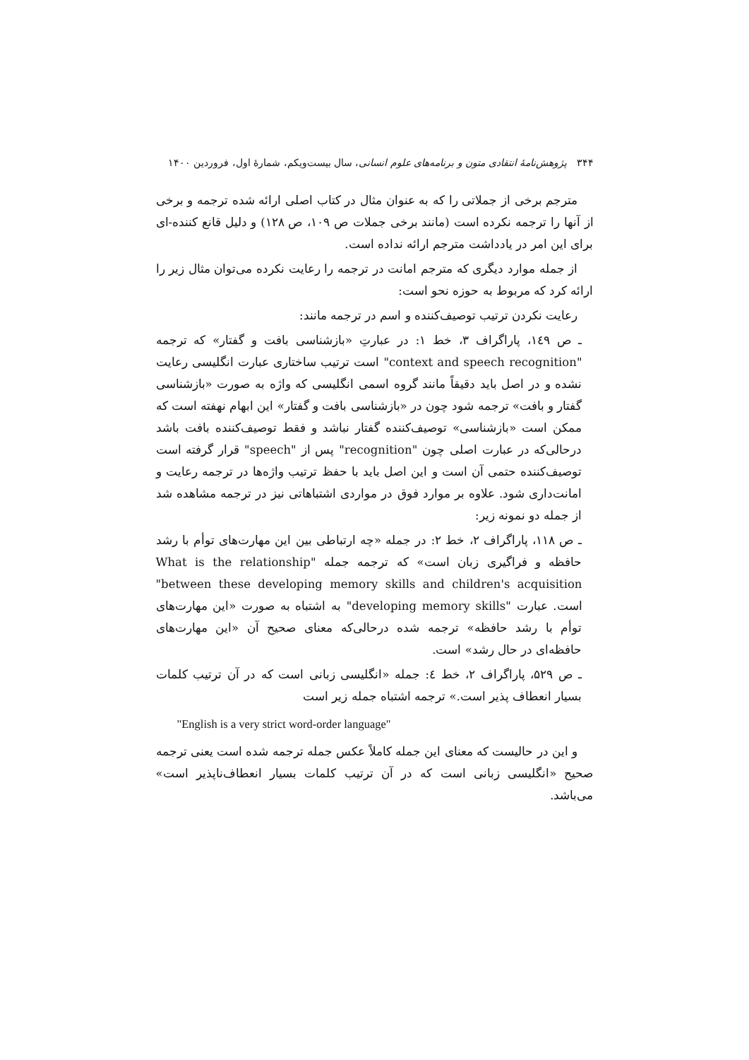۳۴۴ پژوهش‌نامهٔ انتقادی متون و برنامه‌های علوم انسانی، سال بیست‌ویکم، شمارهٔ اول، فروردین ۱۴۰۰
مترجم برخی از جملاتی را که به عنوان مثال در کتاب اصلی ارائه شده ترجمه و برخی از آنها را ترجمه نکرده است (مانند برخی جملات ص ۱۰۹، ص ۱۲۸) و دلیل قانع کننده-ای برای این امر در یادداشت مترجم ارائه نداده است.
از جمله موارد دیگری که مترجم امانت در ترجمه را رعایت نکرده می‌توان مثال زیر را ارائه کرد که مربوط به حوزه نحو است:
رعایت نکردن ترتیب توصیف‌کننده و اسم در ترجمه مانند:
ـ ص ۱٤۹، پاراگراف ۳، خط ۱: در عبارتِ «بازشناسی بافت و گفتار» که ترجمه "context and speech recognition" است ترتیب ساختاری عبارت انگلیسی رعایت نشده و در اصل باید دقیقاً مانند گروه اسمی انگلیسی که واژه به صورت «بازشناسی گفتار و بافت» ترجمه شود چون در «بازشناسی بافت و گفتار» این ابهام نهفته است که ممکن است «بازشناسی» توصیف‌کننده گفتار نباشد و فقط توصیف‌کننده بافت باشد درحالی‌که در عبارت اصلی چون "recognition" پس از "speech" قرار گرفته است توصیف‌کننده حتمی آن است و این اصل باید با حفظ ترتیب واژه‌ها در ترجمه رعایت و امانت‌داری شود. علاوه بر موارد فوق در مواردی اشتباهاتی نیز در ترجمه مشاهده شد از جمله دو نمونه زیر:
ـ ص ۱۱۸، پاراگراف ۲، خط ۲: در جمله «چه ارتباطی بین این مهارت‌های توأم با رشد حافظه و فراگیری زبان است» که ترجمه جمله "What is the relationship between these developing memory skills and children's acquisition" است. عبارت "developing memory skills" به اشتباه به صورت «این مهارت‌های توأم با رشد حافظه» ترجمه شده درحالی‌که معنای صحیح آن «این مهارت‌های حافظه‌ای در حال رشد» است.
ـ ص ۵۲۹، پاراگراف ۲، خط ٤: جمله «انگلیسی زبانی است که در آن ترتیب کلمات بسیار انعطاف پذیر است.» ترجمه اشتباه جمله زیر است
"English is a very strict word-order language"
و این در حالیست که معنای این جمله کاملاً عکس جمله ترجمه شده است یعنی ترجمه صحیح «انگلیسی زبانی است که در آن ترتیب کلمات بسیار انعطاف‌ناپذیر است» می‌باشد.